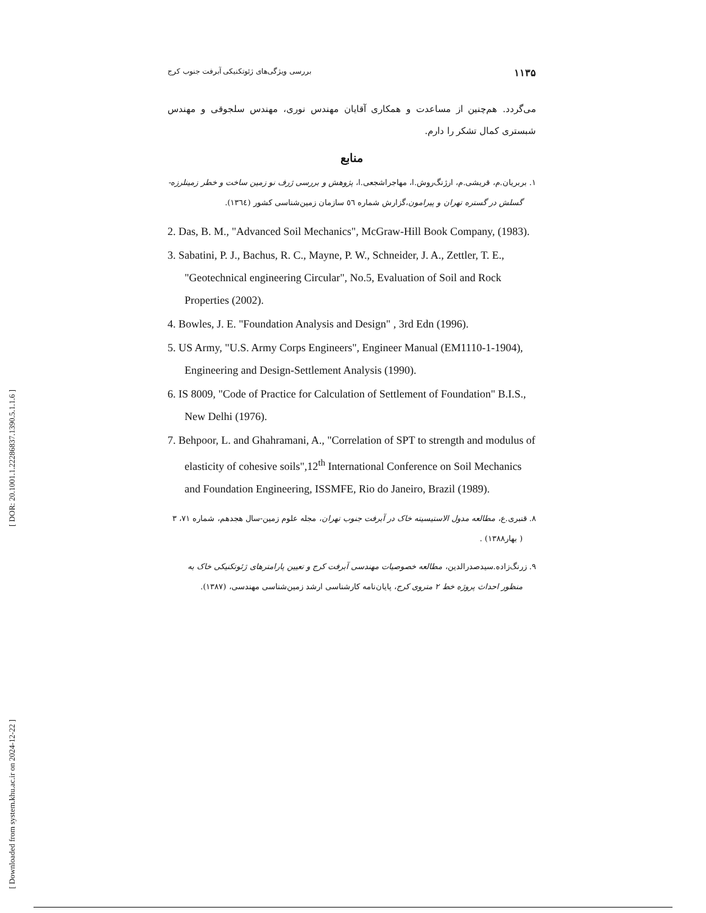[ DOR: 20.1001.1.22286837.1390.5.1.1.6 ]
[ Downloaded from system.khu.ac.ir on 2024-12-22 ]
۱۱۳۵ بررسی ویژگی‌های ژئوتکنیکی آبرفت جنوب کرج
می‌گردد. هم‌چنین از مساعدت و همکاری آقایان مهندس نوری، مهندس سلجوقی و مهندس شبستری کمال تشکر را دارم.
منابع
۱. بربریان.م، قریشی.م، ارژنگ‌روش.ا، مهاجراشجعی.ا، پژوهش و بررسی ژرف نو زمین ساخت و خطر زمینلرزه-گسلش در گستره تهران و پیرامون،گزارش شماره ٥٦ سازمان زمین‌شناسی کشور (١٣٦٤).
2. Das, B. M., "Advanced Soil Mechanics", McGraw-Hill Book Company, (1983).
3. Sabatini, P. J., Bachus, R. C., Mayne, P. W., Schneider, J. A., Zettler, T. E., "Geotechnical engineering Circular", No.5, Evaluation of Soil and Rock Properties (2002).
4. Bowles, J. E. "Foundation Analysis and Design" , 3rd Edn (1996).
5. US Army, "U.S. Army Corps Engineers", Engineer Manual (EM1110-1-1904), Engineering and Design-Settlement Analysis (1990).
6. IS 8009, "Code of Practice for Calculation of Settlement of Foundation" B.I.S., New Delhi (1976).
7. Behpoor, L. and Ghahramani, A., "Correlation of SPT to strength and modulus of elasticity of cohesive soils",12<sup>th</sup> International Conference on Soil Mechanics and Foundation Engineering, ISSMFE, Rio do Janeiro, Brazil (1989).
۸. قنبری.ع، مطالعه مدول الاستیسیته خاک در آبرفت جنوب تهران، مجله علوم زمین-سال هجدهم، شماره ۷۱، ۳ ( بهار۱۳۸۸) .
۹. زرنگ‌زاده.سیدصدرالدین، مطالعه خصوصیات مهندسی آبرفت کرج و تعیین پارامترهای ژئوتکنیکی خاک به منظور احداث پروژه خط ۲ متروی کرج، پایان‌نامه کارشناسی ارشد زمین‌شناسی مهندسی، (۱۳۸۷).